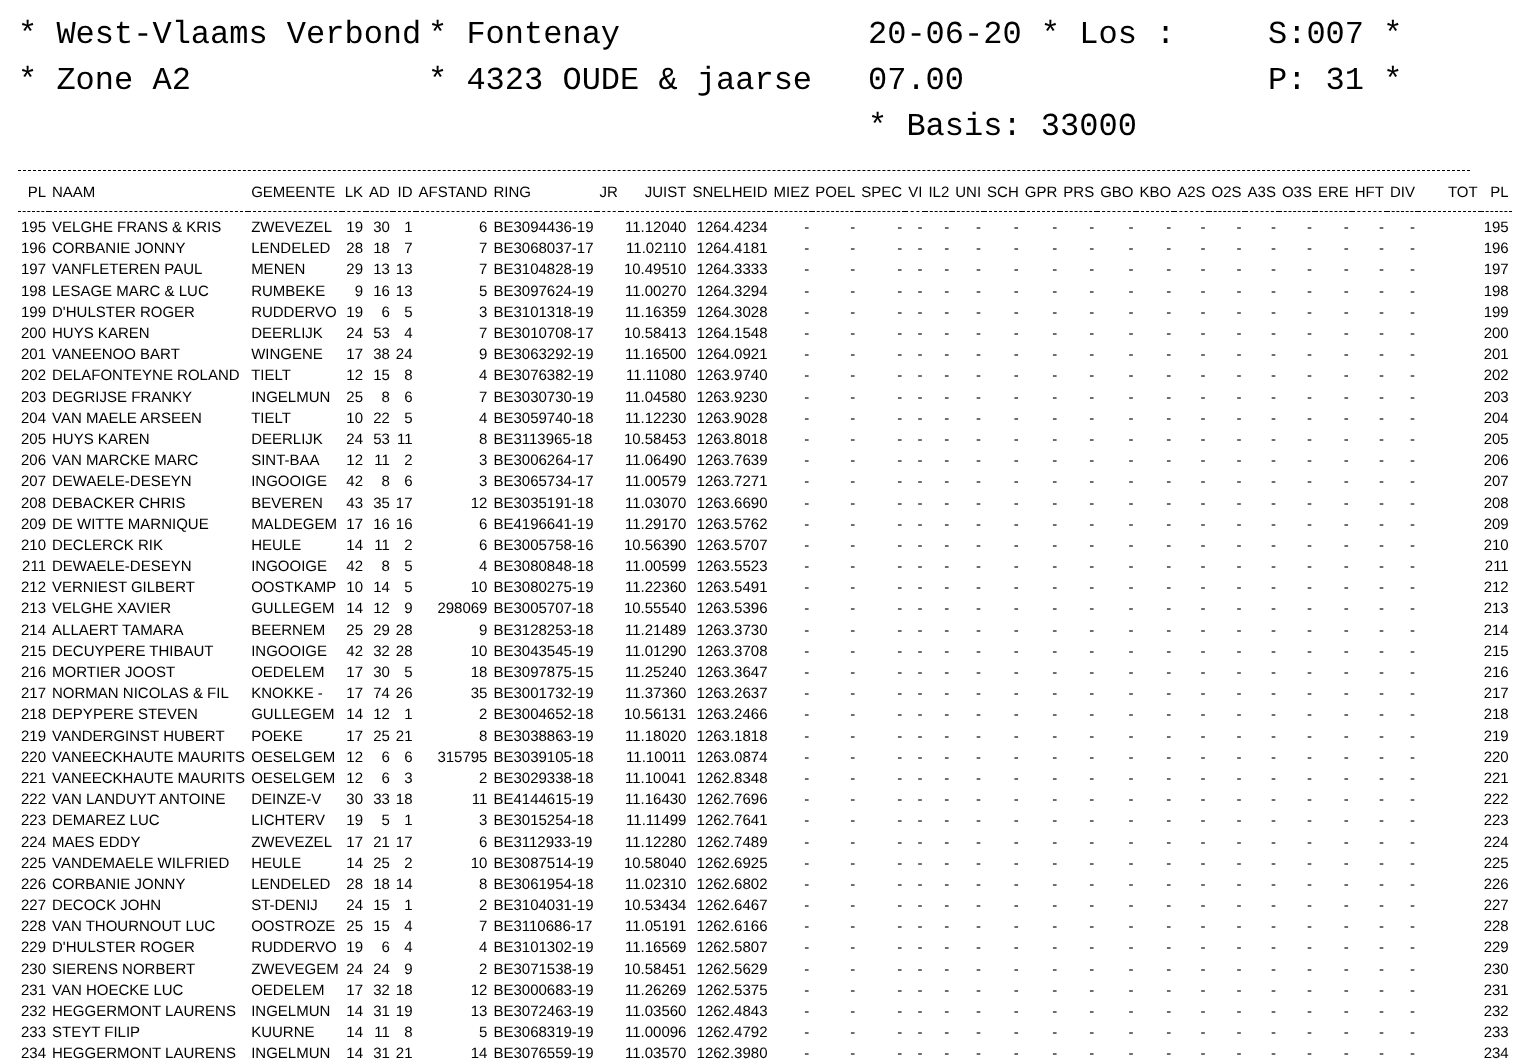* West-Vlaams Verbond
* Zone A2
* Fontenay
* 4323 OUDE & jaarse
20-06-20 * Los : 07.00
* Basis: 33000
S:007 *
P: 31 *
| PL | NAAM | GEMEENTE | LK | AD | ID | AFSTAND | RING | JR | JUIST | SNELHEID | MIEZ | POEL | SPEC | VI | IL2 | UNI | SCH | GPR | PRS | GBO | KBO | A2S | O2S | A3S | O3S | ERE | HFT | DIV | TOT | PL |
| --- | --- | --- | --- | --- | --- | --- | --- | --- | --- | --- | --- | --- | --- | --- | --- | --- | --- | --- | --- | --- | --- | --- | --- | --- | --- | --- | --- | --- | --- | --- |
| 195 | VELGHE FRANS & KRIS | ZWEVEZEL | 19 | 30 | 1 | 6 | BE3094436-19 | | 11.12040 | 1264.4234 | - | - | - | - | - | - | - | - | - | - | - | - | - | - | - | - | - | - | | 195 |
| 196 | CORBANIE JONNY | LENDELED | 28 | 18 | 7 | 7 | BE3068037-17 | | 11.02110 | 1264.4181 | - | - | - | - | - | - | - | - | - | - | - | - | - | - | - | - | - | - | | 196 |
| 197 | VANFLETEREN PAUL | MENEN | 29 | 13 | 13 | 7 | BE3104828-19 | | 10.49510 | 1264.3333 | - | - | - | - | - | - | - | - | - | - | - | - | - | - | - | - | - | - | | 197 |
| 198 | LESAGE MARC & LUC | RUMBEKE | 9 | 16 | 13 | 5 | BE3097624-19 | | 11.00270 | 1264.3294 | - | - | - | - | - | - | - | - | - | - | - | - | - | - | - | - | - | - | | 198 |
| 199 | D'HULSTER ROGER | RUDDERVO | 19 | 6 | 5 | 3 | BE3101318-19 | | 11.16359 | 1264.3028 | - | - | - | - | - | - | - | - | - | - | - | - | - | - | - | - | - | - | | 199 |
| 200 | HUYS KAREN | DEERLIJK | 24 | 53 | 4 | 7 | BE3010708-17 | | 10.58413 | 1264.1548 | - | - | - | - | - | - | - | - | - | - | - | - | - | - | - | - | - | - | | 200 |
| 201 | VANEENOO BART | WINGENE | 17 | 38 | 24 | 9 | BE3063292-19 | | 11.16500 | 1264.0921 | - | - | - | - | - | - | - | - | - | - | - | - | - | - | - | - | - | - | | 201 |
| 202 | DELAFONTEYNE ROLAND | TIELT | 12 | 15 | 8 | 4 | BE3076382-19 | | 11.11080 | 1263.9740 | - | - | - | - | - | - | - | - | - | - | - | - | - | - | - | - | - | - | | 202 |
| 203 | DEGRIJSE FRANKY | INGELMUN | 25 | 8 | 6 | 7 | BE3030730-19 | | 11.04580 | 1263.9230 | - | - | - | - | - | - | - | - | - | - | - | - | - | - | - | - | - | - | | 203 |
| 204 | VAN MAELE ARSEEN | TIELT | 10 | 22 | 5 | 4 | BE3059740-18 | | 11.12230 | 1263.9028 | - | - | - | - | - | - | - | - | - | - | - | - | - | - | - | - | - | - | | 204 |
| 205 | HUYS KAREN | DEERLIJK | 24 | 53 | 11 | 8 | BE3113965-18 | | 10.58453 | 1263.8018 | - | - | - | - | - | - | - | - | - | - | - | - | - | - | - | - | - | - | | 205 |
| 206 | VAN MARCKE MARC | SINT-BAA | 12 | 11 | 2 | 3 | BE3006264-17 | | 11.06490 | 1263.7639 | - | - | - | - | - | - | - | - | - | - | - | - | - | - | - | - | - | - | | 206 |
| 207 | DEWAELE-DESEYN | INGOOIGE | 42 | 8 | 6 | 3 | BE3065734-17 | | 11.00579 | 1263.7271 | - | - | - | - | - | - | - | - | - | - | - | - | - | - | - | - | - | - | | 207 |
| 208 | DEBACKER CHRIS | BEVEREN | 43 | 35 | 17 | 12 | BE3035191-18 | | 11.03070 | 1263.6690 | - | - | - | - | - | - | - | - | - | - | - | - | - | - | - | - | - | - | | 208 |
| 209 | DE WITTE MARNIQUE | MALDEGEM | 17 | 16 | 16 | 6 | BE4196641-19 | | 11.29170 | 1263.5762 | - | - | - | - | - | - | - | - | - | - | - | - | - | - | - | - | - | - | | 209 |
| 210 | DECLERCK RIK | HEULE | 14 | 11 | 2 | 6 | BE3005758-16 | | 10.56390 | 1263.5707 | - | - | - | - | - | - | - | - | - | - | - | - | - | - | - | - | - | - | | 210 |
| 211 | DEWAELE-DESEYN | INGOOIGE | 42 | 8 | 5 | 4 | BE3080848-18 | | 11.00599 | 1263.5523 | - | - | - | - | - | - | - | - | - | - | - | - | - | - | - | - | - | - | | 211 |
| 212 | VERNIEST GILBERT | OOSTKAMP | 10 | 14 | 5 | 10 | BE3080275-19 | | 11.22360 | 1263.5491 | - | - | - | - | - | - | - | - | - | - | - | - | - | - | - | - | - | - | | 212 |
| 213 | VELGHE XAVIER | GULLEGEM | 14 | 12 | 9 | 298069 | BE3005707-18 | | 10.55540 | 1263.5396 | - | - | - | - | - | - | - | - | - | - | - | - | - | - | - | - | - | - | | 213 |
| 214 | ALLAERT TAMARA | BEERNEM | 25 | 29 | 28 | 9 | BE3128253-18 | | 11.21489 | 1263.3730 | - | - | - | - | - | - | - | - | - | - | - | - | - | - | - | - | - | - | | 214 |
| 215 | DECUYPERE THIBAUT | INGOOIGE | 42 | 32 | 28 | 10 | BE3043545-19 | | 11.01290 | 1263.3708 | - | - | - | - | - | - | - | - | - | - | - | - | - | - | - | - | - | - | | 215 |
| 216 | MORTIER JOOST | OEDELEM | 17 | 30 | 5 | 18 | BE3097875-15 | | 11.25240 | 1263.3647 | - | - | - | - | - | - | - | - | - | - | - | - | - | - | - | - | - | - | | 216 |
| 217 | NORMAN NICOLAS & FIL | KNOKKE - | 17 | 74 | 26 | 35 | BE3001732-19 | | 11.37360 | 1263.2637 | - | - | - | - | - | - | - | - | - | - | - | - | - | - | - | - | - | - | | 217 |
| 218 | DEPYPERE STEVEN | GULLEGEM | 14 | 12 | 1 | 2 | BE3004652-18 | | 10.56131 | 1263.2466 | - | - | - | - | - | - | - | - | - | - | - | - | - | - | - | - | - | - | | 218 |
| 219 | VANDERGINST HUBERT | POEKE | 17 | 25 | 21 | 8 | BE3038863-19 | | 11.18020 | 1263.1818 | - | - | - | - | - | - | - | - | - | - | - | - | - | - | - | - | - | - | | 219 |
| 220 | VANEECKHAUTE MAURITS | OESELGEM | 12 | 6 | 6 | 315795 | BE3039105-18 | | 11.10011 | 1263.0874 | - | - | - | - | - | - | - | - | - | - | - | - | - | - | - | - | - | - | | 220 |
| 221 | VANEECKHAUTE MAURITS | OESELGEM | 12 | 6 | 3 | 2 | BE3029338-18 | | 11.10041 | 1262.8348 | - | - | - | - | - | - | - | - | - | - | - | - | - | - | - | - | - | - | | 221 |
| 222 | VAN LANDUYT ANTOINE | DEINZE-V | 30 | 33 | 18 | 11 | BE4144615-19 | | 11.16430 | 1262.7696 | - | - | - | - | - | - | - | - | - | - | - | - | - | - | - | - | - | - | | 222 |
| 223 | DEMAREZ LUC | LICHTERV | 19 | 5 | 1 | 3 | BE3015254-18 | | 11.11499 | 1262.7641 | - | - | - | - | - | - | - | - | - | - | - | - | - | - | - | - | - | - | | 223 |
| 224 | MAES EDDY | ZWEVEZEL | 17 | 21 | 17 | 6 | BE3112933-19 | | 11.12280 | 1262.7489 | - | - | - | - | - | - | - | - | - | - | - | - | - | - | - | - | - | - | | 224 |
| 225 | VANDEMAELE WILFRIED | HEULE | 14 | 25 | 2 | 10 | BE3087514-19 | | 10.58040 | 1262.6925 | - | - | - | - | - | - | - | - | - | - | - | - | - | - | - | - | - | - | | 225 |
| 226 | CORBANIE JONNY | LENDELED | 28 | 18 | 14 | 8 | BE3061954-18 | | 11.02310 | 1262.6802 | - | - | - | - | - | - | - | - | - | - | - | - | - | - | - | - | - | - | | 226 |
| 227 | DECOCK JOHN | ST-DENIJ | 24 | 15 | 1 | 2 | BE3104031-19 | | 10.53434 | 1262.6467 | - | - | - | - | - | - | - | - | - | - | - | - | - | - | - | - | - | - | | 227 |
| 228 | VAN THOURNOUT LUC | OOSTROZE | 25 | 15 | 4 | 7 | BE3110686-17 | | 11.05191 | 1262.6166 | - | - | - | - | - | - | - | - | - | - | - | - | - | - | - | - | - | - | | 228 |
| 229 | D'HULSTER ROGER | RUDDERVO | 19 | 6 | 4 | 4 | BE3101302-19 | | 11.16569 | 1262.5807 | - | - | - | - | - | - | - | - | - | - | - | - | - | - | - | - | - | - | | 229 |
| 230 | SIERENS NORBERT | ZWEVEGEM | 24 | 24 | 9 | 2 | BE3071538-19 | | 10.58451 | 1262.5629 | - | - | - | - | - | - | - | - | - | - | - | - | - | - | - | - | - | - | | 230 |
| 231 | VAN HOECKE LUC | OEDELEM | 17 | 32 | 18 | 12 | BE3000683-19 | | 11.26269 | 1262.5375 | - | - | - | - | - | - | - | - | - | - | - | - | - | - | - | - | - | - | | 231 |
| 232 | HEGGERMONT LAURENS | INGELMUN | 14 | 31 | 19 | 13 | BE3072463-19 | | 11.03560 | 1262.4843 | - | - | - | - | - | - | - | - | - | - | - | - | - | - | - | - | - | - | | 232 |
| 233 | STEYT FILIP | KUURNE | 14 | 11 | 8 | 5 | BE3068319-19 | | 11.00096 | 1262.4792 | - | - | - | - | - | - | - | - | - | - | - | - | - | - | - | - | - | - | | 233 |
| 234 | HEGGERMONT LAURENS | INGELMUN | 14 | 31 | 21 | 14 | BE3076559-19 | | 11.03570 | 1262.3980 | - | - | - | - | - | - | - | - | - | - | - | - | - | - | - | - | - | - | | 234 |